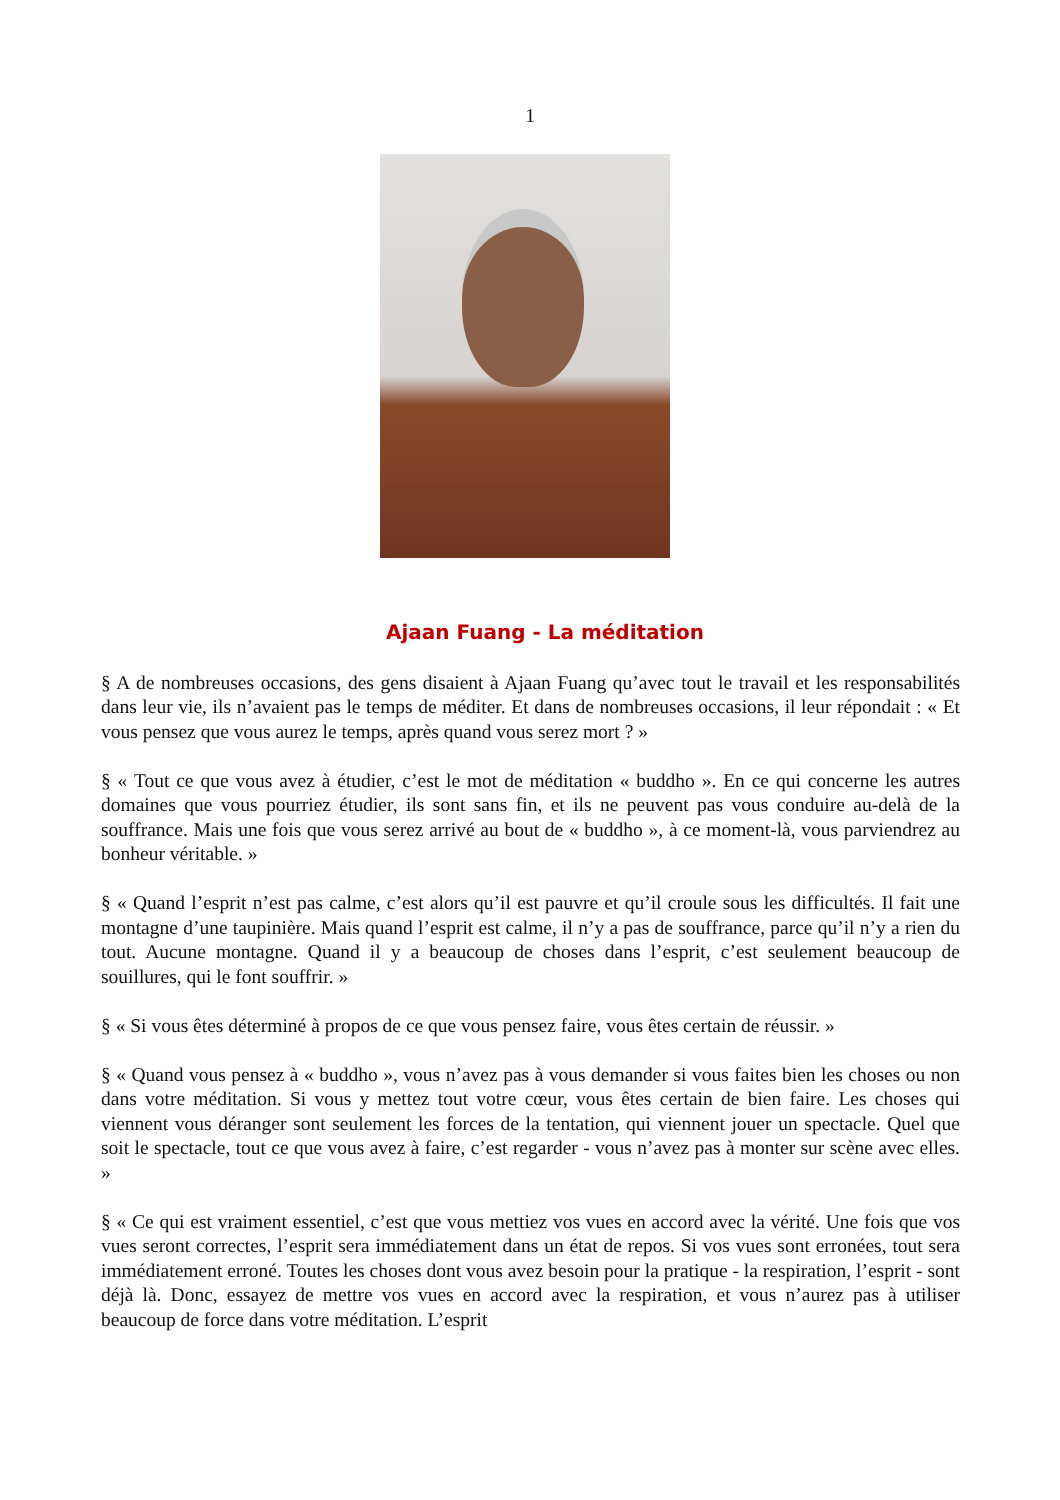1
Ajaan Fuang - La méditation
§ A de nombreuses occasions, des gens disaient à Ajaan Fuang qu’avec tout le travail et les responsabilités dans leur vie, ils n’avaient pas le temps de méditer. Et dans de nombreuses occasions, il leur répondait : « Et vous pensez que vous aurez le temps, après quand vous serez mort ? »
§ « Tout ce que vous avez à étudier, c’est le mot de méditation « buddho ». En ce qui concerne les autres domaines que vous pourriez étudier, ils sont sans fin, et ils ne peuvent pas vous conduire au-delà de la souffrance. Mais une fois que vous serez arrivé au bout de « buddho », à ce moment-là, vous parviendrez au bonheur véritable. »
§ « Quand l’esprit n’est pas calme, c’est alors qu’il est pauvre et qu’il croule sous les difficultés. Il fait une montagne d’une taupinière. Mais quand l’esprit est calme, il n’y a pas de souffrance, parce qu’il n’y a rien du tout. Aucune montagne. Quand il y a beaucoup de choses dans l’esprit, c’est seulement beaucoup de souillures, qui le font souffrir. »
§ « Si vous êtes déterminé à propos de ce que vous pensez faire, vous êtes certain de réussir. »
§ « Quand vous pensez à « buddho », vous n’avez pas à vous demander si vous faites bien les choses ou non dans votre méditation. Si vous y mettez tout votre cœur, vous êtes certain de bien faire. Les choses qui viennent vous déranger sont seulement les forces de la tentation, qui viennent jouer un spectacle. Quel que soit le spectacle, tout ce que vous avez à faire, c’est regarder - vous n’avez pas à monter sur scène avec elles. »
§ « Ce qui est vraiment essentiel, c’est que vous mettiez vos vues en accord avec la vérité. Une fois que vos vues seront correctes, l’esprit sera immédiatement dans un état de repos. Si vos vues sont erronées, tout sera immédiatement erroné. Toutes les choses dont vous avez besoin pour la pratique - la respiration, l’esprit - sont déjà là. Donc, essayez de mettre vos vues en accord avec la respiration, et vous n’aurez pas à utiliser beaucoup de force dans votre méditation. L’esprit